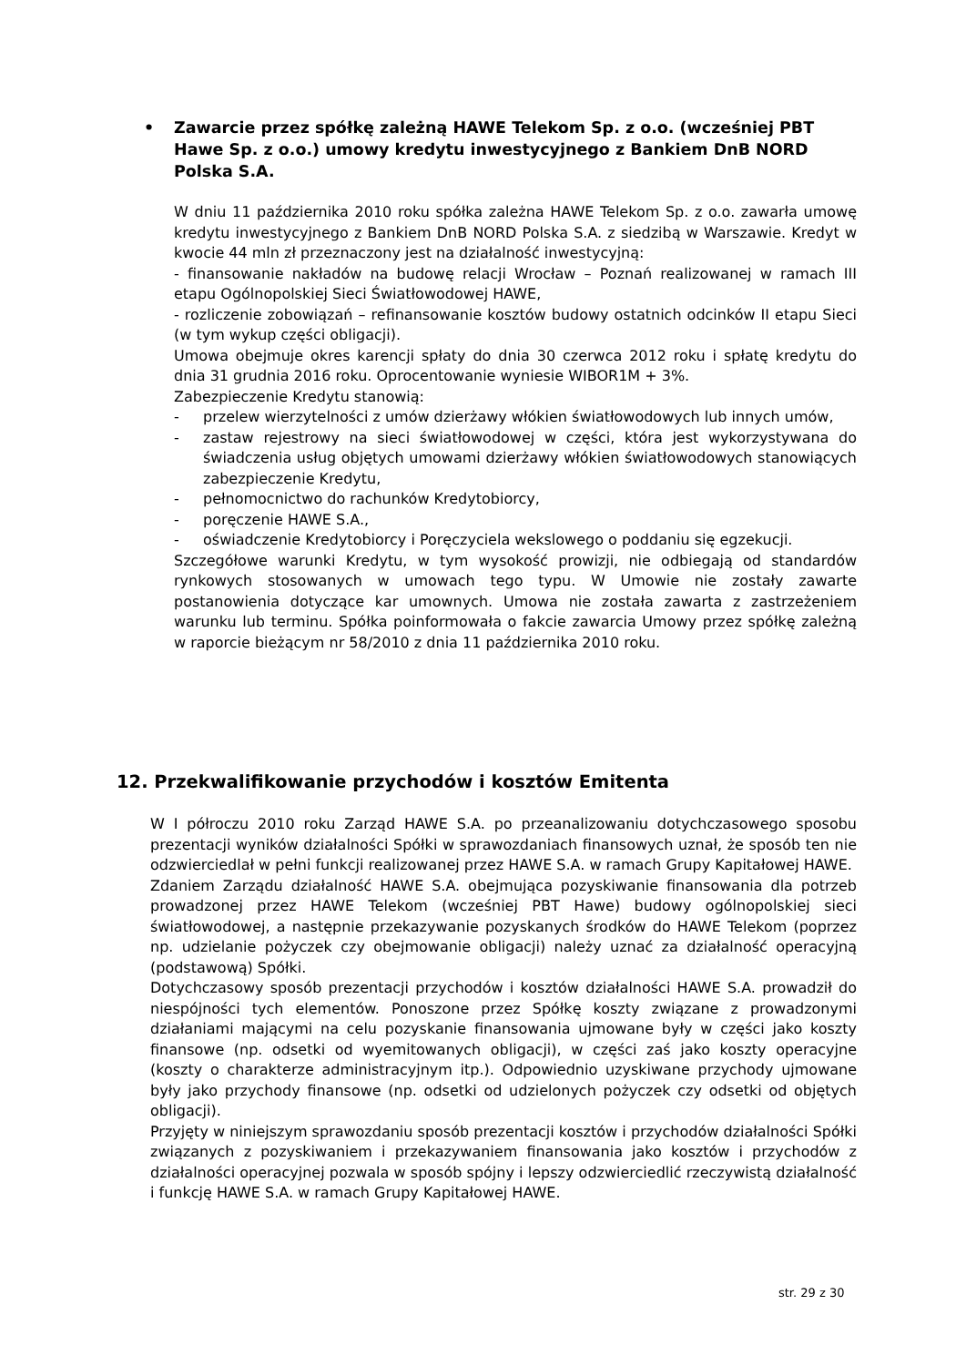• Zawarcie przez spółkę zależną HAWE Telekom Sp. z o.o. (wcześniej PBT Hawe Sp. z o.o.) umowy kredytu inwestycyjnego z Bankiem DnB NORD Polska S.A.
W dniu 11 października 2010 roku spółka zależna HAWE Telekom Sp. z o.o. zawarła umowę kredytu inwestycyjnego z Bankiem DnB NORD Polska S.A. z siedzibą w Warszawie. Kredyt w kwocie 44 mln zł przeznaczony jest na działalność inwestycyjną:
- finansowanie nakładów na budowę relacji Wrocław – Poznań realizowanej w ramach III etapu Ogólnopolskiej Sieci Światłowodowej HAWE,
- rozliczenie zobowiązań – refinansowanie kosztów budowy ostatnich odcinków II etapu Sieci (w tym wykup części obligacji).
Umowa obejmuje okres karencji spłaty do dnia 30 czerwca 2012 roku i spłatę kredytu do dnia 31 grudnia 2016 roku. Oprocentowanie wyniesie WIBOR1M + 3%.
Zabezpieczenie Kredytu stanowią:
- przelew wierzytelności z umów dzierżawy włókien światłowodowych lub innych umów,
- zastaw rejestrowy na sieci światłowodowej w części, która jest wykorzystywana do świadczenia usług objętych umowami dzierżawy włókien światłowodowych stanowiących zabezpieczenie Kredytu,
- pełnomocnictwo do rachunków Kredytobiorcy,
- poręczenie HAWE S.A.,
- oświadczenie Kredytobiorcy i Poręczyciela wekslowego o poddaniu się egzekucji.
Szczegółowe warunki Kredytu, w tym wysokość prowizji, nie odbiegają od standardów rynkowych stosowanych w umowach tego typu. W Umowie nie zostały zawarte postanowienia dotyczące kar umownych. Umowa nie została zawarta z zastrzeżeniem warunku lub terminu. Spółka poinformowała o fakcie zawarcia Umowy przez spółkę zależną w raporcie bieżącym nr 58/2010 z dnia 11 października 2010 roku.
12. Przekwalifikowanie przychodów i kosztów Emitenta
W I półroczu 2010 roku Zarząd HAWE S.A. po przeanalizowaniu dotychczasowego sposobu prezentacji wyników działalności Spółki w sprawozdaniach finansowych uznał, że sposób ten nie odzwierciedlał w pełni funkcji realizowanej przez HAWE S.A. w ramach Grupy Kapitałowej HAWE.
Zdaniem Zarządu działalność HAWE S.A. obejmująca pozyskiwanie finansowania dla potrzeb prowadzonej przez HAWE Telekom (wcześniej PBT Hawe) budowy ogólnopolskiej sieci światłowodowej, a następnie przekazywanie pozyskanych środków do HAWE Telekom (poprzez np. udzielanie pożyczek czy obejmowanie obligacji) należy uznać za działalność operacyjną (podstawową) Spółki.
Dotychczasowy sposób prezentacji przychodów i kosztów działalności HAWE S.A. prowadził do niespójności tych elementów. Ponoszone przez Spółkę koszty związane z prowadzonymi działaniami mającymi na celu pozyskanie finansowania ujmowane były w części jako koszty finansowe (np. odsetki od wyemitowanych obligacji), w części zaś jako koszty operacyjne (koszty o charakterze administracyjnym itp.). Odpowiednio uzyskiwane przychody ujmowane były jako przychody finansowe (np. odsetki od udzielonych pożyczek czy odsetki od objętych obligacji).
Przyjęty w niniejszym sprawozdaniu sposób prezentacji kosztów i przychodów działalności Spółki związanych z pozyskiwaniem i przekazywaniem finansowania jako kosztów i przychodów z działalności operacyjnej pozwala w sposób spójny i lepszy odzwierciedlić rzeczywistą działalność i funkcję HAWE S.A. w ramach Grupy Kapitałowej HAWE.
str. 29 z 30